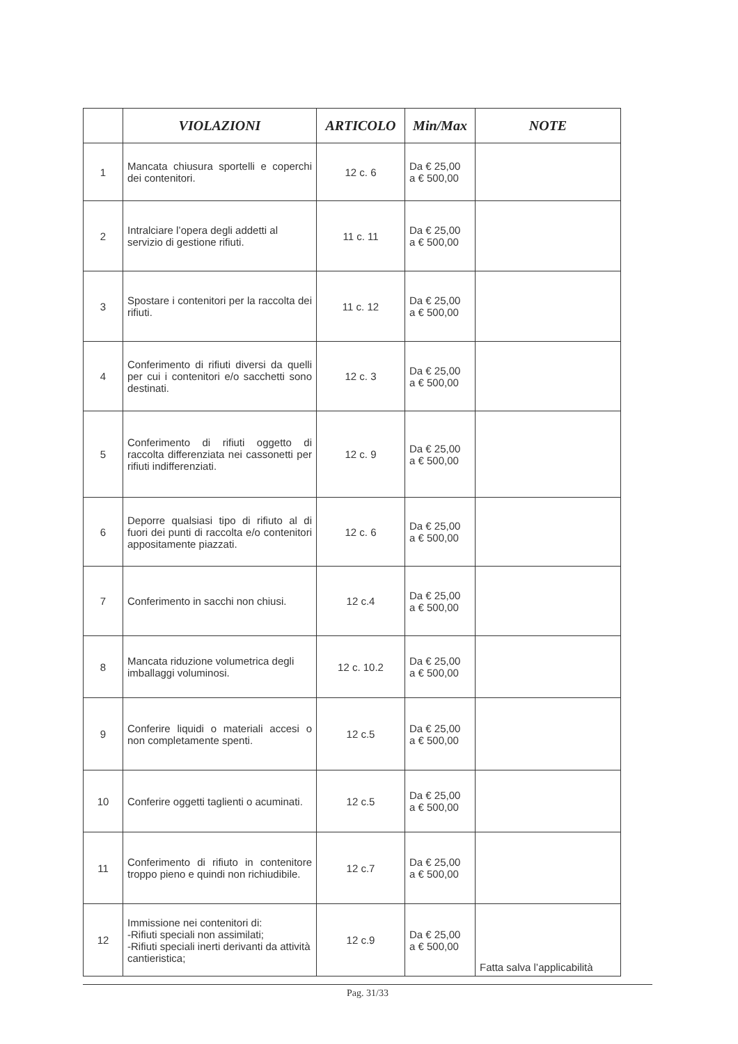| | VIOLAZIONI | ARTICOLO | Min/Max | NOTE |
| --- | --- | --- | --- | --- |
| 1 | Mancata chiusura sportelli e coperchi dei contenitori. | 12 c. 6 | Da € 25,00 a € 500,00 | |
| 2 | Intralciare l’opera degli addetti al servizio di gestione rifiuti. | 11 c. 11 | Da € 25,00 a € 500,00 | |
| 3 | Spostare i contenitori per la raccolta dei rifiuti. | 11 c. 12 | Da € 25,00 a € 500,00 | |
| 4 | Conferimento di rifiuti diversi da quelli per cui i contenitori e/o sacchetti sono destinati. | 12 c. 3 | Da € 25,00 a € 500,00 | |
| 5 | Conferimento di rifiuti oggetto di raccolta differenziata nei cassonetti per rifiuti indifferenziati. | 12 c. 9 | Da € 25,00 a € 500,00 | |
| 6 | Deporre qualsiasi tipo di rifiuto al di fuori dei punti di raccolta e/o contenitori appositamente piazzati. | 12 c. 6 | Da € 25,00 a € 500,00 | |
| 7 | Conferimento in sacchi non chiusi. | 12 c.4 | Da € 25,00 a € 500,00 | |
| 8 | Mancata riduzione volumetrica degli imballaggi voluminosi. | 12 c. 10.2 | Da € 25,00 a € 500,00 | |
| 9 | Conferire liquidi o materiali accesi o non completamente spenti. | 12 c.5 | Da € 25,00 a € 500,00 | |
| 10 | Conferire oggetti taglienti o acuminati. | 12 c.5 | Da € 25,00 a € 500,00 | |
| 11 | Conferimento di rifiuto in contenitore troppo pieno e quindi non richiudibile. | 12 c.7 | Da € 25,00 a € 500,00 | |
| 12 | Immissione nei contenitori di: -Rifiuti speciali non assimilati; -Rifiuti speciali inerti derivanti da attività cantieristica; | 12 c.9 | Da € 25,00 a € 500,00 | Fatta salva l’applicabilità |
Pag. 31/33